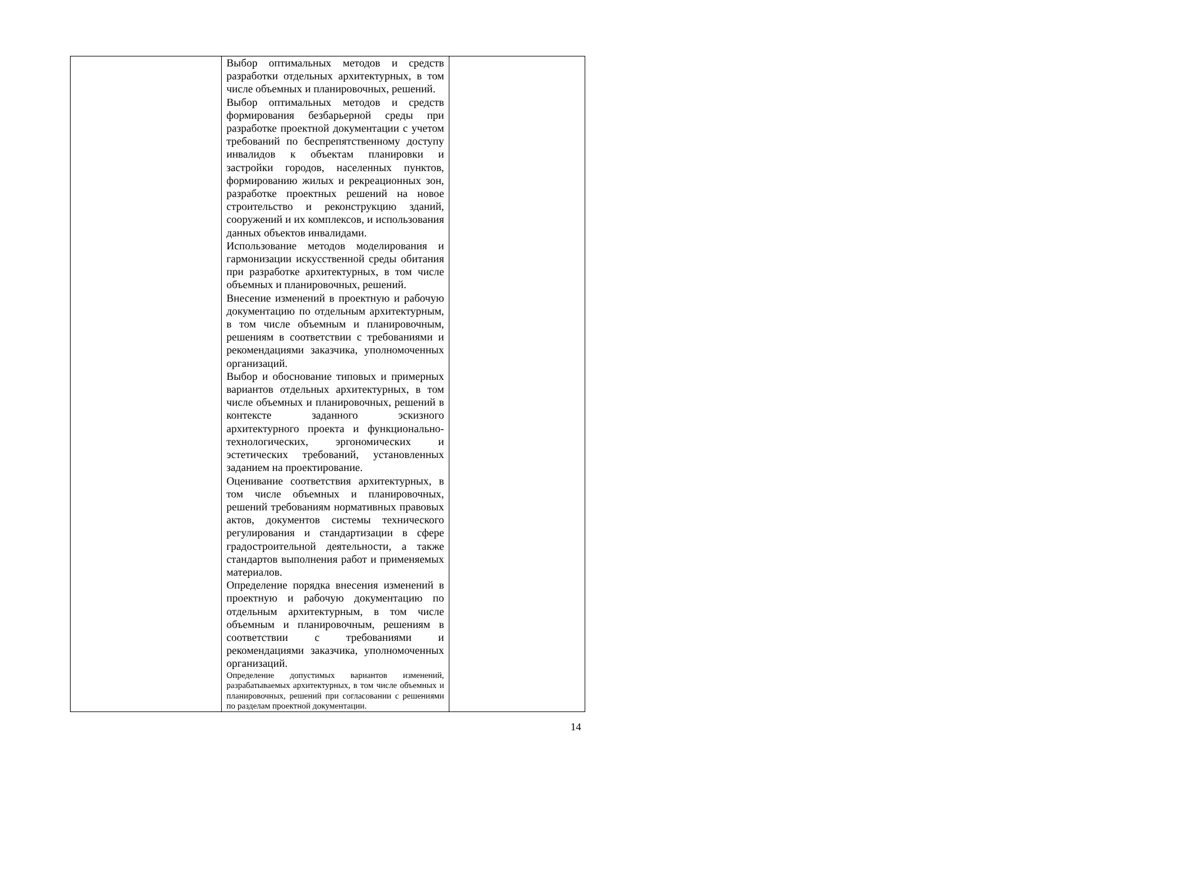| | Выбор оптимальных методов и средств разработки отдельных архитектурных, в том числе объемных и планировочных, решений. Выбор оптимальных методов и средств формирования безбарьерной среды при разработке проектной документации с учетом требований по беспрепятственному доступу инвалидов к объектам планировки и застройки городов, населенных пунктов, формированию жилых и рекреационных зон, разработке проектных решений на новое строительство и реконструкцию зданий, сооружений и их комплексов, и использования данных объектов инвалидами. Использование методов моделирования и гармонизации искусственной среды обитания при разработке архитектурных, в том числе объемных и планировочных, решений. Внесение изменений в проектную и рабочую документацию по отдельным архитектурным, в том числе объемным и планировочным, решениям в соответствии с требованиями и рекомендациями заказчика, уполномоченных организаций. Выбор и обоснование типовых и примерных вариантов отдельных архитектурных, в том числе объемных и планировочных, решений в контексте заданного эскизного архитектурного проекта и функционально-технологических, эргономических и эстетических требований, установленных заданием на проектирование. Оценивание соответствия архитектурных, в том числе объемных и планировочных, решений требованиям нормативных правовых актов, документов системы технического регулирования и стандартизации в сфере градостроительной деятельности, а также стандартов выполнения работ и применяемых материалов. Определение порядка внесения изменений в проектную и рабочую документацию по отдельным архитектурным, в том числе объемным и планировочным, решениям в соответствии с требованиями и рекомендациями заказчика, уполномоченных организаций. Определение допустимых вариантов изменений, разрабатываемых архитектурных, в том числе объемных и планировочных, решений при согласовании с решениями по разделам проектной документации. | |
14